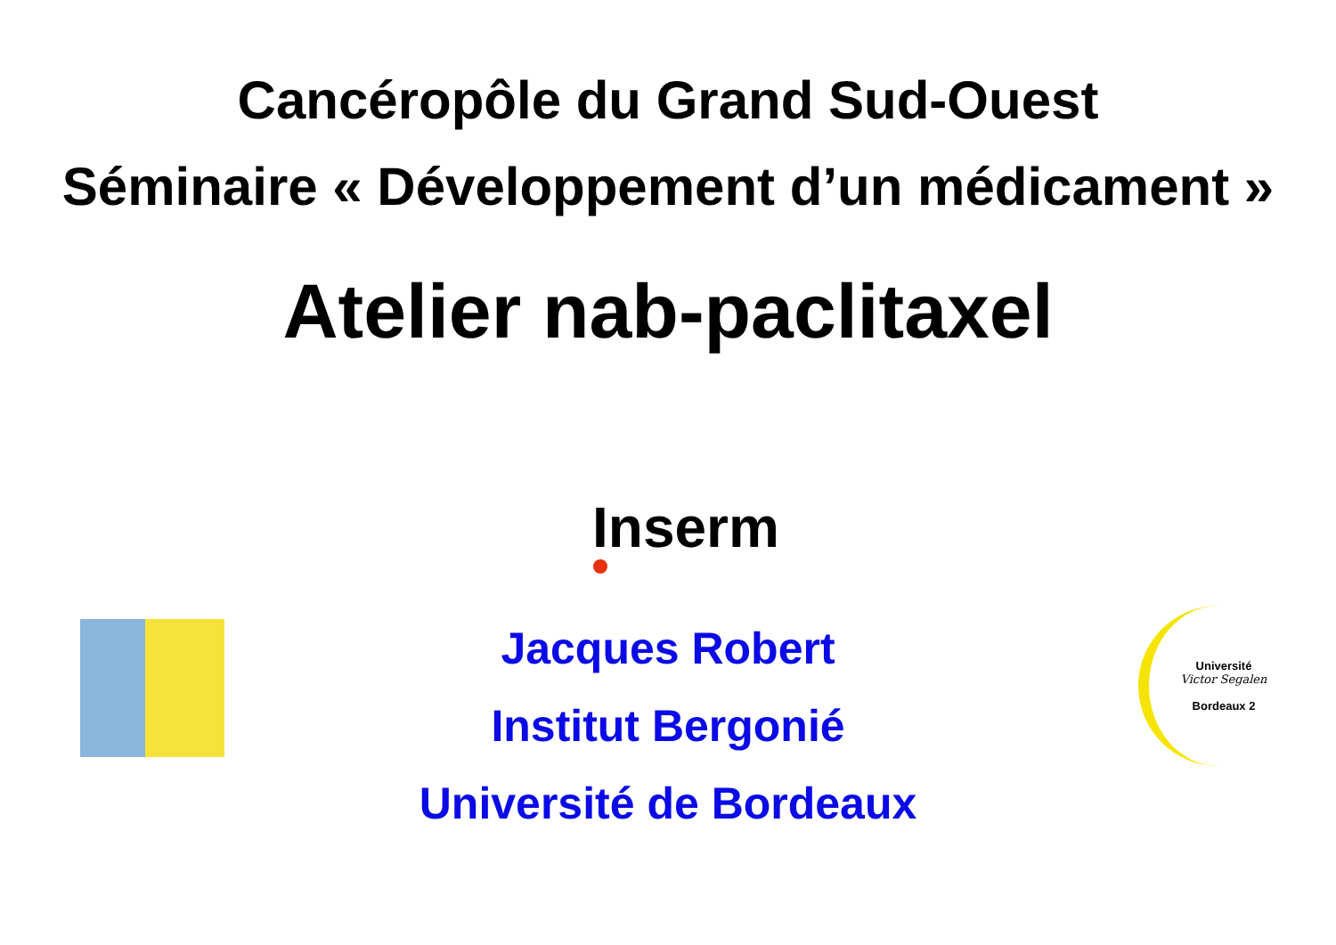Cancéropôle du Grand Sud-Ouest
Séminaire « Développement d’un médicament »
Atelier nab-paclitaxel
Inserm
Jacques Robert
Institut Bergonié
Université de Bordeaux
Université
Victor Segalen
Bordeaux 2